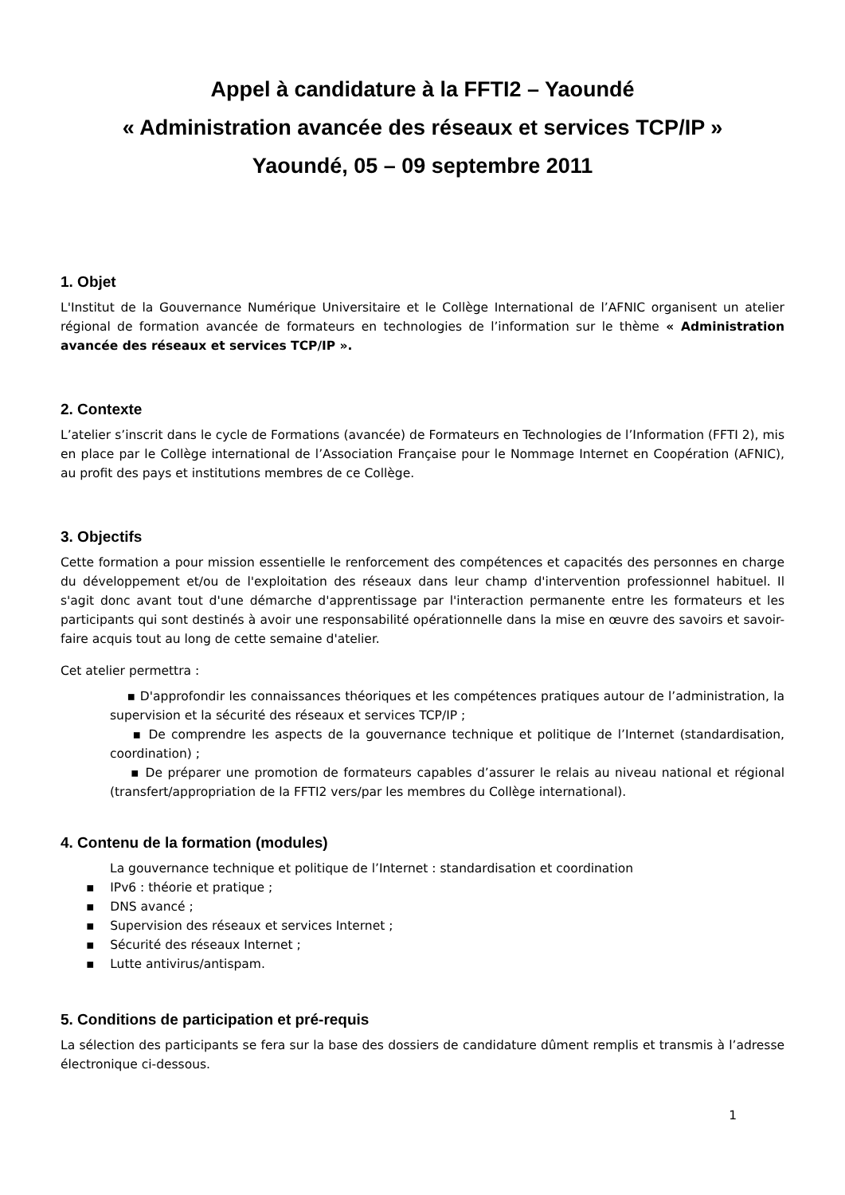Appel à candidature à la FFTI2 – Yaoundé
« Administration avancée des réseaux et services TCP/IP »
Yaoundé, 05 – 09 septembre 2011
1. Objet
L'Institut de la Gouvernance Numérique Universitaire et le Collège International de l’AFNIC organisent un atelier régional de formation avancée de formateurs en technologies de l’information sur le thème « Administration avancée des réseaux et services TCP/IP ».
2. Contexte
L’atelier s’inscrit dans le cycle de Formations (avancée) de Formateurs en Technologies de l’Information (FFTI 2), mis en place par le Collège international de l’Association Française pour le Nommage Internet en Coopération (AFNIC), au profit des pays et institutions membres de ce Collège.
3. Objectifs
Cette formation a pour mission essentielle le renforcement des compétences et capacités des personnes en charge du développement et/ou de l'exploitation des réseaux dans leur champ d'intervention professionnel habituel. Il s'agit donc avant tout d'une démarche d'apprentissage par l'interaction permanente entre les formateurs et les participants qui sont destinés à avoir une responsabilité opérationnelle dans la mise en œuvre des savoirs et savoir-faire acquis tout au long de cette semaine d'atelier.
Cet atelier permettra :
▪ D'approfondir les connaissances théoriques et les compétences pratiques autour de l’administration, la supervision et la sécurité des réseaux et services TCP/IP ;
▪ De comprendre les aspects de la gouvernance technique et politique de l’Internet (standardisation, coordination) ;
▪ De préparer une promotion de formateurs capables d’assurer le relais au niveau national et régional (transfert/appropriation de la FFTI2 vers/par les membres du Collège international).
4. Contenu de la formation (modules)
La gouvernance technique et politique de l’Internet : standardisation et coordination
▪ IPv6 : théorie et pratique ;
▪ DNS avancé ;
▪ Supervision des réseaux et services Internet ;
▪ Sécurité des réseaux Internet ;
▪ Lutte antivirus/antispam.
5. Conditions de participation et pré-requis
La sélection des participants se fera sur la base des dossiers de candidature dûment remplis et transmis à l’adresse électronique ci-dessous.
1